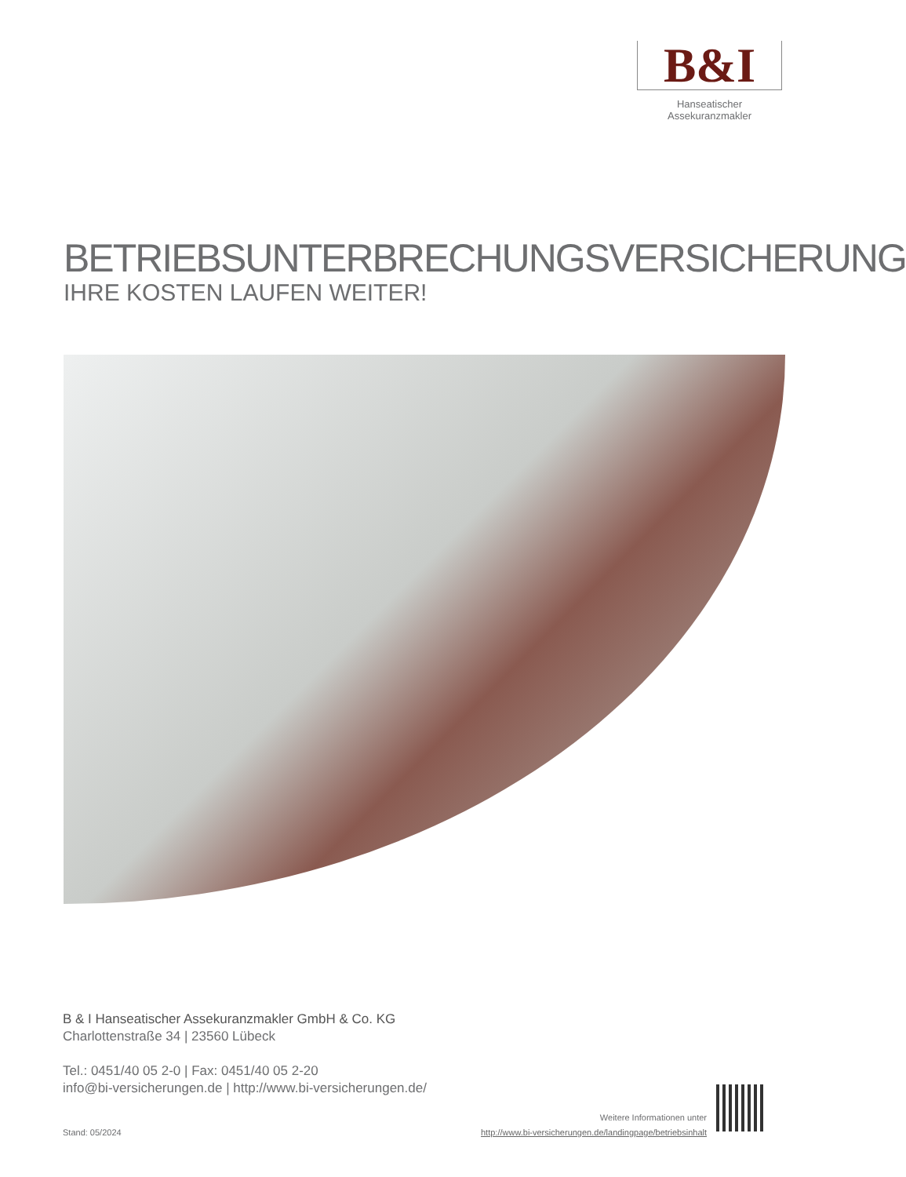B&I
Hanseatischer Assekuranzmakler
BETRIEBSUNTERBRECHUNGSVERSICHERUNG
IHRE KOSTEN LAUFEN WEITER!
B & I Hanseatischer Assekuranzmakler GmbH & Co. KG
Charlottenstraße 34 | 23560 Lübeck
Tel.: 0451/40 05 2-0 | Fax: 0451/40 05 2-20
info@bi-versicherungen.de | http://www.bi-versicherungen.de/
Stand: 05/2024
Weitere Informationen unter
http://www.bi-versicherungen.de/landingpage/betriebsinhalt